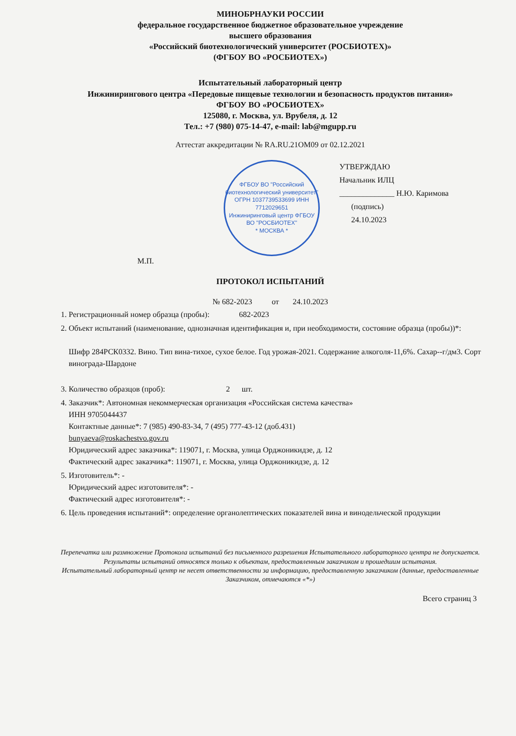МИНОБРНАУКИ РОССИИ
федеральное государственное бюджетное образовательное учреждение
высшего образования
«Российский биотехнологический университет (РОСБИОТЕХ)»
(ФГБОУ ВО «РОСБИОТЕХ»)
Испытательный лабораторный центр
Инжинирингового центра «Передовые пищевые технологии и безопасность продуктов питания»
ФГБОУ ВО «РОСБИОТЕХ»
125080, г. Москва, ул. Врубеля, д. 12
Тел.: +7 (980) 075-14-47, e-mail: lab@mgupp.ru
Аттестат аккредитации № RA.RU.21OM09 от 02.12.2021
ФГБОУ ВО "Российский биотехнологический университет" ОГРН 1037739533699 ИНН 7712029651
Инжиниринговый центр ФГБОУ ВО "РОСБИОТЕХ"
* МОСКВА *
УТВЕРЖДАЮ
Начальник ИЛЦ
______________ Н.Ю. Каримова
(подпись)
24.10.2023
М.П.
ПРОТОКОЛ ИСПЫТАНИЙ
№ 682-2023 от 24.10.2023
1. Регистрационный номер образца (пробы): 682-2023
2. Объект испытаний (наименование, однозначная идентификация и, при необходимости, состояние образца (пробы))*:
Шифр 284РСК0332. Вино. Тип вина-тихое, сухое белое. Год урожая-2021. Содержание алкоголя-11,6%. Сахар--г/дм3. Сорт винограда-Шардоне
3. Количество образцов (проб): 2 шт.
4. Заказчик*: Автономная некоммерческая организация «Российская система качества»
ИНН 9705044437
Контактные данные*: 7 (985) 490-83-34, 7 (495) 777-43-12 (доб.431)
bunyaeva@roskachestvo.gov.ru
Юридический адрес заказчика*: 119071, г. Москва, улица Орджоникидзе, д. 12
Фактический адрес заказчика*: 119071, г. Москва, улица Орджоникидзе, д. 12
5. Изготовитель*: -
Юридический адрес изготовителя*: -
Фактический адрес изготовителя*: -
6. Цель проведения испытаний*: определение органолептических показателей вина и винодельческой продукции
Перепечатка или размножение Протокола испытаний без письменного разрешения Испытательного лабораторного центра не допускается.
Результаты испытаний относятся только к объектам, предоставленным заказчиком и прошедшим испытания.
Испытательный лабораторный центр не несет ответственности за информацию, предоставленную заказчиком (данные, предоставленные Заказчиком, отмечаются «*»)
Всего страниц 3